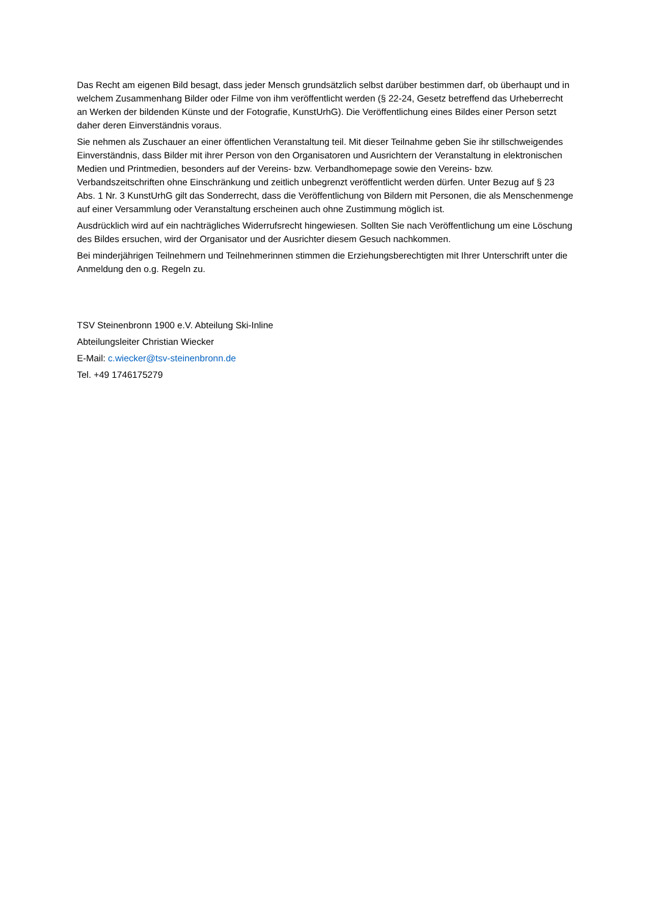Das Recht am eigenen Bild besagt, dass jeder Mensch grundsätzlich selbst darüber bestimmen darf, ob überhaupt und in welchem Zusammenhang Bilder oder Filme von ihm veröffentlicht werden (§ 22-24, Gesetz betreffend das Urheberrecht an Werken der bildenden Künste und der Fotografie, KunstUrhG). Die Veröffentlichung eines Bildes einer Person setzt daher deren Einverständnis voraus.
Sie nehmen als Zuschauer an einer öffentlichen Veranstaltung teil. Mit dieser Teilnahme geben Sie ihr stillschweigendes Einverständnis, dass Bilder mit ihrer Person von den Organisatoren und Ausrichtern der Veranstaltung in elektronischen Medien und Printmedien, besonders auf der Vereins- bzw. Verbandhomepage sowie den Vereins- bzw. Verbandszeitschriften ohne Einschränkung und zeitlich unbegrenzt veröffentlicht werden dürfen. Unter Bezug auf § 23 Abs. 1 Nr. 3 KunstUrhG gilt das Sonderrecht, dass die Veröffentlichung von Bildern mit Personen, die als Menschenmenge auf einer Versammlung oder Veranstaltung erscheinen auch ohne Zustimmung möglich ist.
Ausdrücklich wird auf ein nachträgliches Widerrufsrecht hingewiesen. Sollten Sie nach Veröffentlichung um eine Löschung des Bildes ersuchen, wird der Organisator und der Ausrichter diesem Gesuch nachkommen.
Bei minderjährigen Teilnehmern und Teilnehmerinnen stimmen die Erziehungsberechtigten mit Ihrer Unterschrift unter die Anmeldung den o.g. Regeln zu.
TSV Steinenbronn 1900 e.V. Abteilung Ski-Inline
Abteilungsleiter Christian Wiecker
E-Mail: c.wiecker@tsv-steinenbronn.de
Tel. +49 1746175279